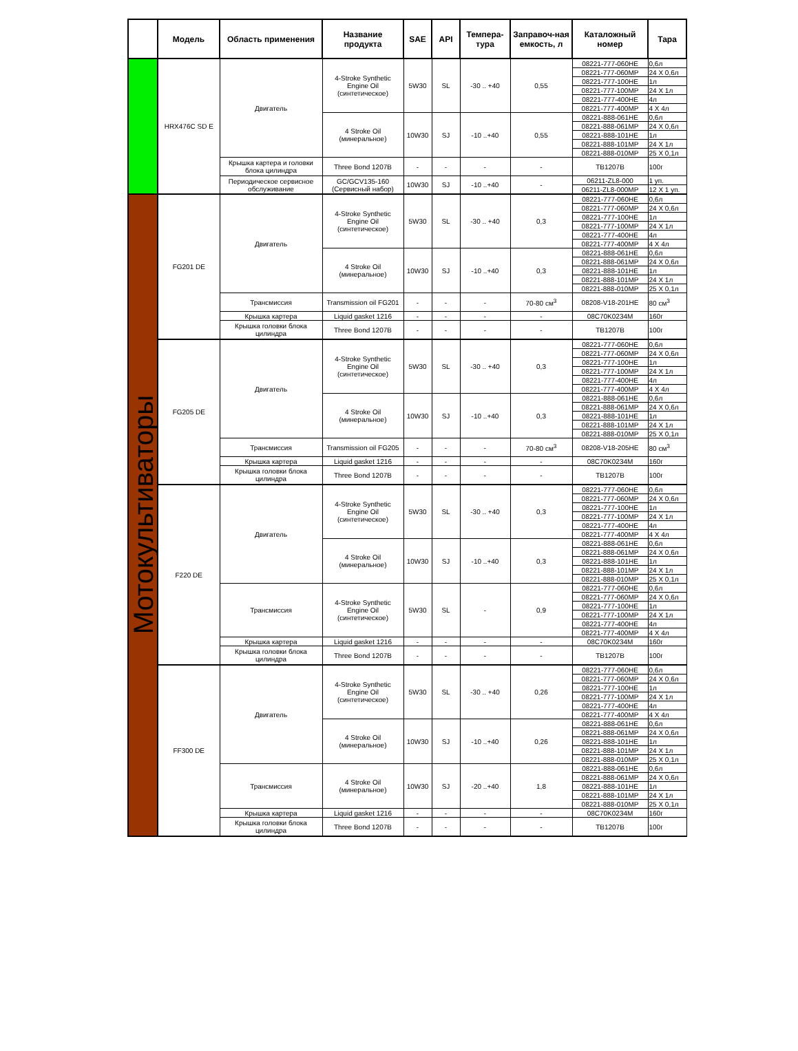| | Модель | Область применения | Название продукта | SAE | API | Темпера-тура | Заправоч-ная емкость, л | Каталожный номер | Тара |
| --- | --- | --- | --- | --- | --- | --- | --- | --- | --- |
| | HRX476C SD E | Двигатель | 4-Stroke Synthetic Engine Oil (синтетическое) | 5W30 | SL | -30 .. +40 | 0,55 | 08221-777-060HE | 0,6л |
| | | | | | | | | 08221-777-060MP | 24 X 0,6л |
| | | | | | | | | 08221-777-100HE | 1л |
| | | | | | | | | 08221-777-100MP | 24 X 1л |
| | | | | | | | | 08221-777-400HE | 4л |
| | | | | | | | | 08221-777-400MP | 4 X 4л |
| | | | 4 Stroke Oil (минеральное) | 10W30 | SJ | -10 ..+40 | 0,55 | 08221-888-061HE | 0,6л |
| | | | | | | | | 08221-888-061MP | 24 X 0,6л |
| | | | | | | | | 08221-888-101HE | 1л |
| | | | | | | | | 08221-888-101MP | 24 X 1л |
| | | | | | | | | 08221-888-010MP | 25 X 0,1л |
| | | Крышка картера и головки блока цилиндра | Three Bond 1207B | - | - | - | - | TB1207B | 100г |
| | | Периодическое сервисное обслуживание | GC/GCV135-160 (Сервисный набор) | 10W30 | SJ | -10 ..+40 | - | 06211-ZL8-000 | 1 уп. |
| | | | | | | | | 06211-ZL8-000MP | 12 X 1 уп. |
| Мотокультиваторы | FG201 DE | Двигатель | 4-Stroke Synthetic Engine Oil (синтетическое) | 5W30 | SL | -30 .. +40 | 0,3 | 08221-777-060HE | 0,6л |
| | | | | | | | | 08221-777-060MP | 24 X 0,6л |
| | | | | | | | | 08221-777-100HE | 1л |
| | | | | | | | | 08221-777-100MP | 24 X 1л |
| | | | | | | | | 08221-777-400HE | 4л |
| | | | | | | | | 08221-777-400MP | 4 X 4л |
| | | | 4 Stroke Oil (минеральное) | 10W30 | SJ | -10 ..+40 | 0,3 | 08221-888-061HE | 0,6л |
| | | | | | | | | 08221-888-061MP | 24 X 0,6л |
| | | | | | | | | 08221-888-101HE | 1л |
| | | | | | | | | 08221-888-101MP | 24 X 1л |
| | | | | | | | | 08221-888-010MP | 25 X 0,1л |
| | | Трансмиссия | Transmission oil FG201 | - | - | - | 70-80 см<sup>3</sup> | 08208-V18-201HE | 80 см<sup>3</sup> |
| | | Крышка картера | Liquid gasket 1216 | - | - | - | - | 08C70K0234M | 160г |
| | | Крышка головки блока цилиндра | Three Bond 1207B | - | - | - | - | TB1207B | 100г |
| | FG205 DE | Двигатель | 4-Stroke Synthetic Engine Oil (синтетическое) | 5W30 | SL | -30 .. +40 | 0,3 | 08221-777-060HE | 0,6л |
| | | | | | | | | 08221-777-060MP | 24 X 0,6л |
| | | | | | | | | 08221-777-100HE | 1л |
| | | | | | | | | 08221-777-100MP | 24 X 1л |
| | | | | | | | | 08221-777-400HE | 4л |
| | | | | | | | | 08221-777-400MP | 4 X 4л |
| | | | 4 Stroke Oil (минеральное) | 10W30 | SJ | -10 ..+40 | 0,3 | 08221-888-061HE | 0,6л |
| | | | | | | | | 08221-888-061MP | 24 X 0,6л |
| | | | | | | | | 08221-888-101HE | 1л |
| | | | | | | | | 08221-888-101MP | 24 X 1л |
| | | | | | | | | 08221-888-010MP | 25 X 0,1л |
| | | Трансмиссия | Transmission oil FG205 | - | - | - | 70-80 см<sup>3</sup> | 08208-V18-205HE | 80 см<sup>3</sup> |
| | | Крышка картера | Liquid gasket 1216 | - | - | - | - | 08C70K0234M | 160г |
| | | Крышка головки блока цилиндра | Three Bond 1207B | - | - | - | - | TB1207B | 100г |
| | F220 DE | Двигатель | 4-Stroke Synthetic Engine Oil (синтетическое) | 5W30 | SL | -30 .. +40 | 0,3 | 08221-777-060HE | 0,6л |
| | | | | | | | | 08221-777-060MP | 24 X 0,6л |
| | | | | | | | | 08221-777-100HE | 1л |
| | | | | | | | | 08221-777-100MP | 24 X 1л |
| | | | | | | | | 08221-777-400HE | 4л |
| | | | | | | | | 08221-777-400MP | 4 X 4л |
| | | | 4 Stroke Oil (минеральное) | 10W30 | SJ | -10 ..+40 | 0,3 | 08221-888-061HE | 0,6л |
| | | | | | | | | 08221-888-061MP | 24 X 0,6л |
| | | | | | | | | 08221-888-101HE | 1л |
| | | | | | | | | 08221-888-101MP | 24 X 1л |
| | | | | | | | | 08221-888-010MP | 25 X 0,1л |
| | | Трансмиссия | 4-Stroke Synthetic Engine Oil (синтетическое) | 5W30 | SL | - | 0,9 | 08221-777-060HE | 0,6л |
| | | | | | | | | 08221-777-060MP | 24 X 0,6л |
| | | | | | | | | 08221-777-100HE | 1л |
| | | | | | | | | 08221-777-100MP | 24 X 1л |
| | | | | | | | | 08221-777-400HE | 4л |
| | | | | | | | | 08221-777-400MP | 4 X 4л |
| | | Крышка картера | Liquid gasket 1216 | - | - | - | - | 08C70K0234M | 160г |
| | | Крышка головки блока цилиндра | Three Bond 1207B | - | - | - | - | TB1207B | 100г |
| | FF300 DE | Двигатель | 4-Stroke Synthetic Engine Oil (синтетическое) | 5W30 | SL | -30 .. +40 | 0,26 | 08221-777-060HE | 0,6л |
| | | | | | | | | 08221-777-060MP | 24 X 0,6л |
| | | | | | | | | 08221-777-100HE | 1л |
| | | | | | | | | 08221-777-100MP | 24 X 1л |
| | | | | | | | | 08221-777-400HE | 4л |
| | | | | | | | | 08221-777-400MP | 4 X 4л |
| | | | 4 Stroke Oil (минеральное) | 10W30 | SJ | -10 ..+40 | 0,26 | 08221-888-061HE | 0,6л |
| | | | | | | | | 08221-888-061MP | 24 X 0,6л |
| | | | | | | | | 08221-888-101HE | 1л |
| | | | | | | | | 08221-888-101MP | 24 X 1л |
| | | | | | | | | 08221-888-010MP | 25 X 0,1л |
| | | Трансмиссия | 4 Stroke Oil (минеральное) | 10W30 | SJ | -20 ..+40 | 1,8 | 08221-888-061HE | 0,6л |
| | | | | | | | | 08221-888-061MP | 24 X 0,6л |
| | | | | | | | | 08221-888-101HE | 1л |
| | | | | | | | | 08221-888-101MP | 24 X 1л |
| | | | | | | | | 08221-888-010MP | 25 X 0,1л |
| | | Крышка картера | Liquid gasket 1216 | - | - | - | - | 08C70K0234M | 160г |
| | | Крышка головки блока цилиндра | Three Bond 1207B | - | - | - | - | TB1207B | 100г |